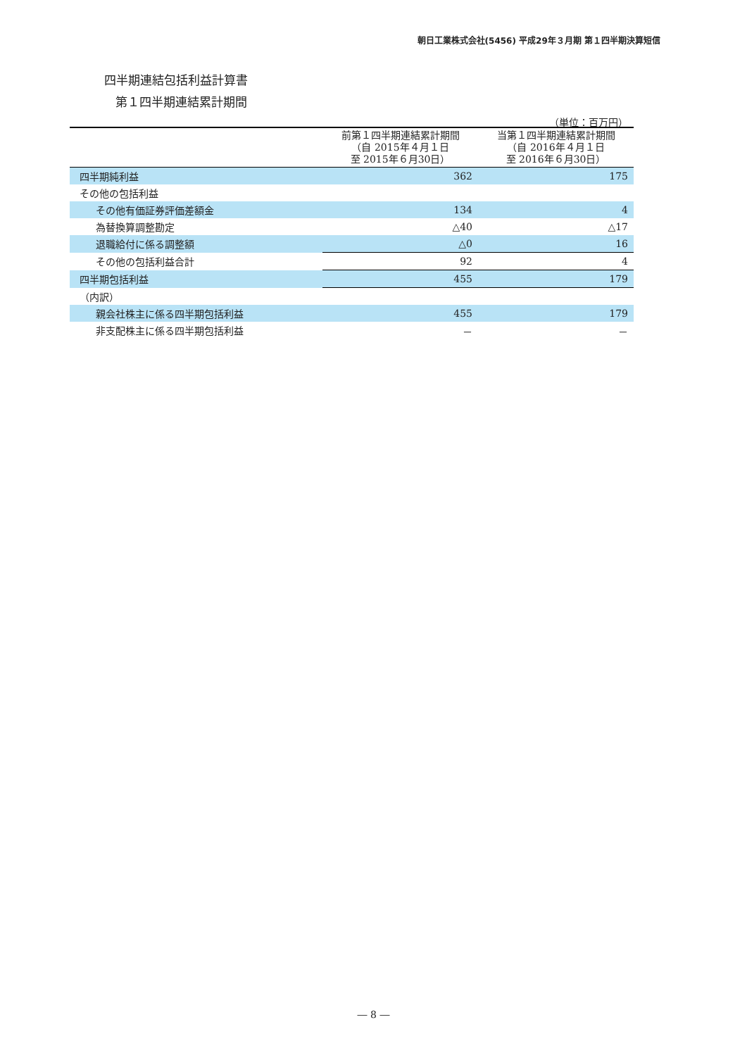朝日工業株式会社(5456) 平成29年３月期 第１四半期決算短信
四半期連結包括利益計算書
第１四半期連結累計期間
（単位：百万円）
| | 前第１四半期連結累計期間 （自 2015年４月１日 至 2015年６月30日） | 当第１四半期連結累計期間 （自 2016年４月１日 至 2016年６月30日） |
| --- | --- | --- |
| 四半期純利益 | 362 | 175 |
| その他の包括利益 | | |
| その他有価証券評価差額金 | 134 | 4 |
| 為替換算調整勘定 | △40 | △17 |
| 退職給付に係る調整額 | △0 | 16 |
| その他の包括利益合計 | 92 | 4 |
| 四半期包括利益 | 455 | 179 |
| （内訳） | | |
| 親会社株主に係る四半期包括利益 | 455 | 179 |
| 非支配株主に係る四半期包括利益 | － | － |
― 8 ―